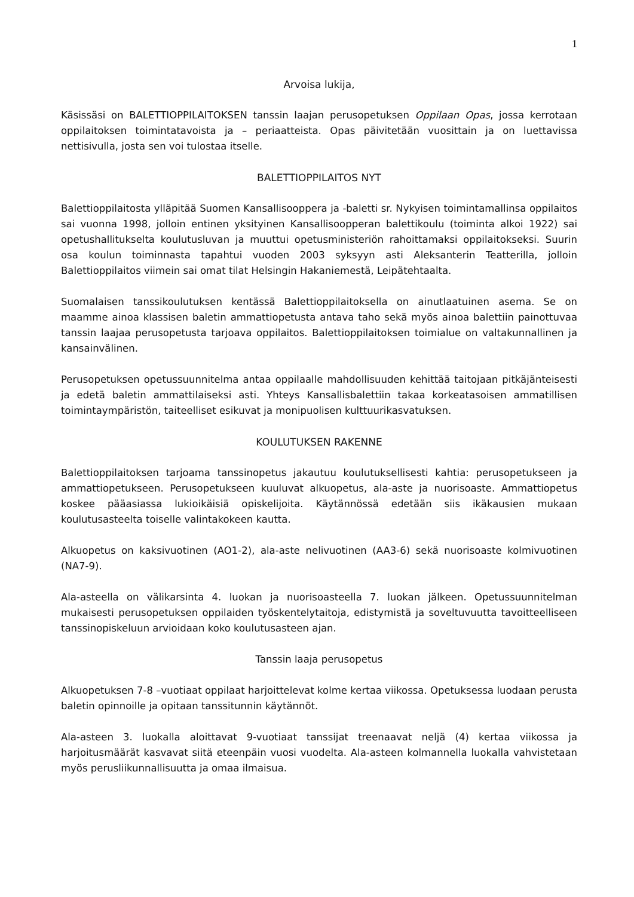1
Arvoisa lukija,
Käsissäsi on BALETTIOPPILAITOKSEN tanssin laajan perusopetuksen Oppilaan Opas, jossa kerrotaan oppilaitoksen toimintatavoista ja – periaatteista. Opas päivitetään vuosittain ja on luettavissa nettisivulla, josta sen voi tulostaa itselle.
BALETTIOPPILAITOS NYT
Balettioppilaitosta ylläpitää Suomen Kansallisooppera ja -baletti sr. Nykyisen toimintamallinsa oppilaitos sai vuonna 1998, jolloin entinen yksityinen Kansallisoopperan balettikoulu (toiminta alkoi 1922) sai opetushallitukselta koulutusluvan ja muuttui opetusministeriön rahoittamaksi oppilaitokseksi. Suurin osa koulun toiminnasta tapahtui vuoden 2003 syksyyn asti Aleksanterin Teatterilla, jolloin Balettioppilaitos viimein sai omat tilat Helsingin Hakaniemestä, Leipätehtaalta.
Suomalaisen tanssikoulutuksen kentässä Balettioppilaitoksella on ainutlaatuinen asema. Se on maamme ainoa klassisen baletin ammattiopetusta antava taho sekä myös ainoa balettiin painottuvaa tanssin laajaa perusopetusta tarjoava oppilaitos. Balettioppilaitoksen toimialue on valtakunnallinen ja kansainvälinen.
Perusopetuksen opetussuunnitelma antaa oppilaalle mahdollisuuden kehittää taitojaan pitkäjänteisesti ja edetä baletin ammattilaiseksi asti. Yhteys Kansallisbalettiin takaa korkeatasoisen ammatillisen toimintaympäristön, taiteelliset esikuvat ja monipuolisen kulttuurikasvatuksen.
KOULUTUKSEN RAKENNE
Balettioppilaitoksen tarjoama tanssinopetus jakautuu koulutuksellisesti kahtia: perusopetukseen ja ammattiopetukseen. Perusopetukseen kuuluvat alkuopetus, ala-aste ja nuorisoaste. Ammattiopetus koskee pääasiassa lukioikäisiä opiskelijoita. Käytännössä edetään siis ikäkausien mukaan koulutusasteelta toiselle valintakokeen kautta.
Alkuopetus on kaksivuotinen (AO1-2), ala-aste nelivuotinen (AA3-6) sekä nuorisoaste kolmivuotinen (NA7-9).
Ala-asteella on välikarsinta 4. luokan ja nuorisoasteella 7. luokan jälkeen. Opetussuunnitelman mukaisesti perusopetuksen oppilaiden työskentelytaitoja, edistymistä ja soveltuvuutta tavoitteelliseen tanssinopiskeluun arvioidaan koko koulutusasteen ajan.
Tanssin laaja perusopetus
Alkuopetuksen 7-8 –vuotiaat oppilaat harjoittelevat kolme kertaa viikossa. Opetuksessa luodaan perusta baletin opinnoille ja opitaan tanssitunnin käytännöt.
Ala-asteen 3. luokalla aloittavat 9-vuotiaat tanssijat treenaavat neljä (4) kertaa viikossa ja harjoitusmäärät kasvavat siitä eteenpäin vuosi vuodelta. Ala-asteen kolmannella luokalla vahvistetaan myös perusliikunnallisuutta ja omaa ilmaisua.